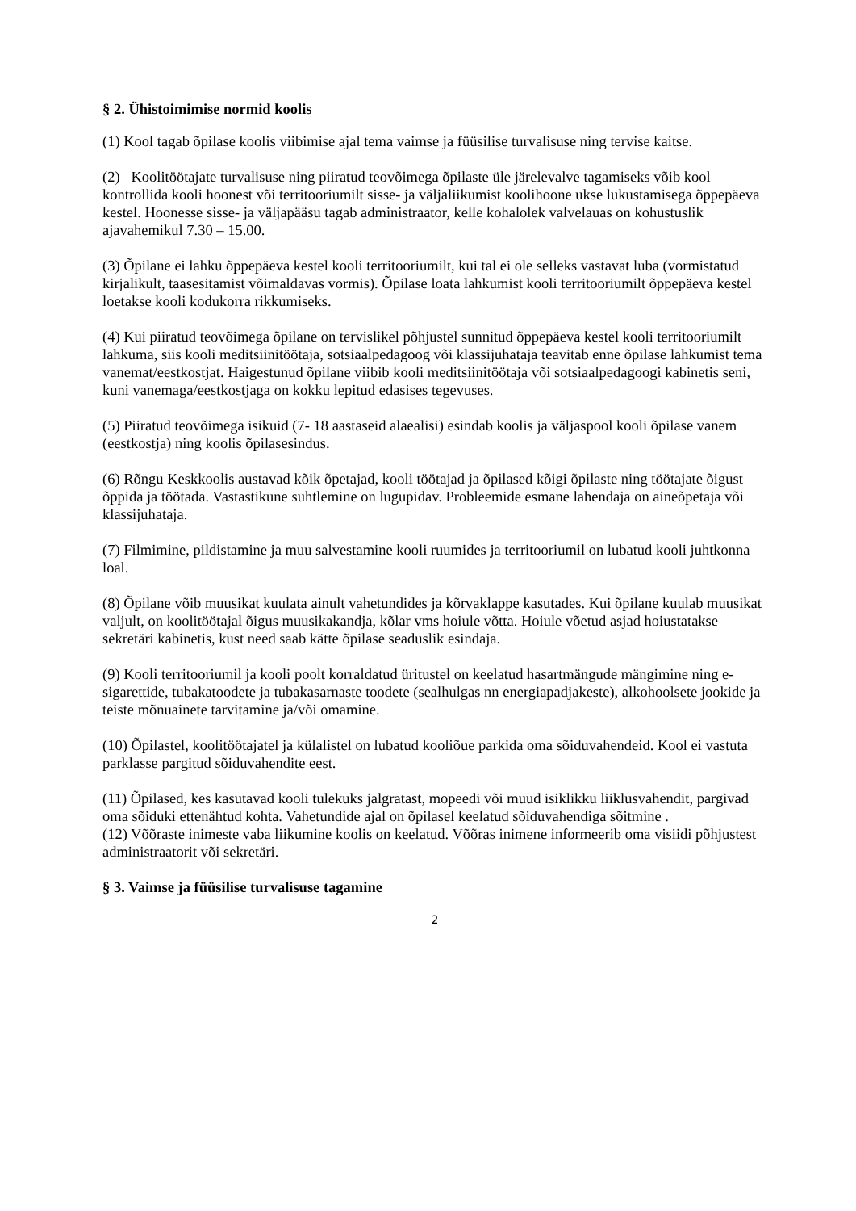§ 2. Ühistoimimise normid koolis
(1) Kool tagab õpilase koolis viibimise ajal tema vaimse ja füüsilise turvalisuse ning tervise kaitse.
(2) Koolitöötajate turvalisuse ning piiratud teovõimega õpilaste üle järelevalve tagamiseks võib kool kontrollida kooli hoonest või territooriumilt sisse- ja väljaliikumist koolihoone ukse lukustamisega õppepäeva kestel. Hoonesse sisse- ja väljapääsu tagab administraator, kelle kohalolek valvelauas on kohustuslik ajavahemikul 7.30 – 15.00.
(3) Õpilane ei lahku õppepäeva kestel kooli territooriumilt, kui tal ei ole selleks vastavat luba (vormistatud kirjalikult, taasesitamist võimaldavas vormis). Õpilase loata lahkumist kooli territooriumilt õppepäeva kestel loetakse kooli kodukorra rikkumiseks.
(4) Kui piiratud teovõimega õpilane on tervislikel põhjustel sunnitud õppepäeva kestel kooli territooriumilt lahkuma, siis kooli meditsiinitöötaja, sotsiaalpedagoog või klassijuhataja teavitab enne õpilase lahkumist tema vanemat/eestkostjat. Haigestunud õpilane viibib kooli meditsiinitöötaja või sotsiaalpedagoogi kabinetis seni, kuni vanemaga/eestkostjaga on kokku lepitud edasises tegevuses.
(5) Piiratud teovõimega isikuid (7- 18 aastaseid alaealisi) esindab koolis ja väljaspool kooli õpilase vanem (eestkostja) ning koolis õpilasesindus.
(6) Rõngu Keskkoolis austavad kõik õpetajad, kooli töötajad ja õpilased kõigi õpilaste ning töötajate õigust õppida ja töötada. Vastastikune suhtlemine on lugupidav. Probleemide esmane lahendaja on aineõpetaja või klassijuhataja.
(7) Filmimine, pildistamine ja muu salvestamine kooli ruumides ja territooriumil on lubatud kooli juhtkonna loal.
(8) Õpilane võib muusikat kuulata ainult vahetundides ja kõrvaklappe kasutades. Kui õpilane kuulab muusikat valjult, on koolitöötajal õigus muusikakandja, kõlar vms hoiule võtta. Hoiule võetud asjad hoiustatakse sekretäri kabinetis, kust need saab kätte õpilase seaduslik esindaja.
(9) Kooli territooriumil ja kooli poolt korraldatud üritustel on keelatud hasartmängude mängimine ning e-sigarettide, tubakatoodete ja tubakasarnaste toodete (sealhulgas nn energiapadjakeste), alkohoolsete jookide ja teiste mõnuainete tarvitamine ja/või omamine.
(10) Õpilastel, koolitöötajatel ja külalistel on lubatud kooliõue parkida oma sõiduvahendeid. Kool ei vastuta parklasse pargitud sõiduvahendite eest.
(11) Õpilased, kes kasutavad kooli tulekuks jalgratast, mopeedi või muud isiklikku liiklusvahendit, pargivad oma sõiduki ettenähtud kohta. Vahetundide ajal on õpilasel keelatud sõiduvahendiga sõitmine .
(12) Võõraste inimeste vaba liikumine koolis on keelatud. Võõras inimene informeerib oma visiidi põhjustest administraatorit või sekretäri.
§ 3. Vaimse ja füüsilise turvalisuse tagamine
2